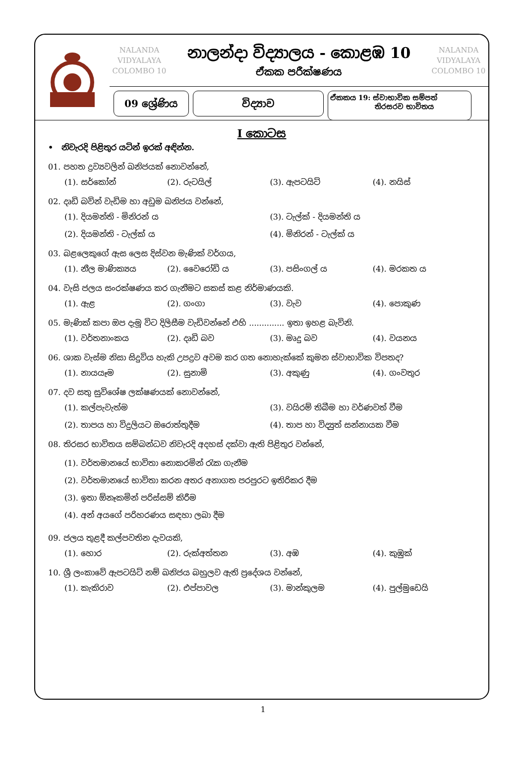NALANDA
VIDYALAYA
COLOMBO 10
නාලන්දා විද්‍යාලය - කොළඹ 10
ඒකක පරීක්ෂණය
NALANDA
VIDYALAYA
COLOMBO 10
09 ශ්‍රේණිය විද්‍යාව
ඒකකය 19: ස්වාභාවික සම්පත්
තිරසරව භාවිතය
I කොටස
• නිවැරදි පිළිතුර යටින් ඉරක් අඳින්න.
01. පහත ද්‍රව්‍යවලින් ඛනිජයක් නොවන්නේ,
(1). සර්කෝන් (2). රුටයිල් (3). ඇපටයිට් (4). නයිස්
02. දෘඩි බවින් වැඩිම හා අඩුම ඛනිජය වන්නේ,
(1). දියමන්ති - මිනිරන් ය (3). ටැල්ක් - දියමන්ති ය (2). දියමන්ති - ටැල්ක් ය (4). මිනිරන් - ටැල්ක් ය
03. බළලෙකුගේ ඇස ලෙස දිස්වන මැණික් වර්ගය,
(1). නීල මාණික්‍යය (2). වෛරෝඩි ය (3). පසිංගල් ය (4). මරකත ය
04. වැසි ජලය සංරක්ෂණය කර ගැනීමට සකස් කළ නිර්මාණයකි.
(1). ඇළ (2). ගංගා (3). වැව (4). පොකුණ
05. මැණික් කපා ඔප දැමූ විට දිලිසීම වැඩිවන්නේ එහි .............. ඉතා ඉහළ බැවිනි.
(1). වර්තනාංකය (2). දෘඩි බව (3). මෘදු බව (4). වයනය
06. ශාක වැස්ම නිසා සිදුවිය හැකි උපද්‍රව අවම කර ගත නොහැක්කේ කුමන ස්වාභාවික විපතද?
(1). නායයෑම (2). සුනාමි (3). අකුණු (4). ගංවතුර
07. දව සතු සුවිශේෂ ලක්ෂණයක් නොවන්නේ,
(1). කල්පැවැත්ම (3). වයිරම් තිබීම හා වර්ණවත් වීම (2). තාපය හා විදුලියට ඔරොත්තුදීම (4). තාප හා විද්‍යුත් සන්නායක වීම
08. තිරසර භාවිතය සම්බන්ධව නිවැරදි අදහස් දක්වා ඇති පිළිතුර වන්නේ,
(1). වර්තමානයේ භාවිතා නොකරමින් රැක ගැනීම
(2). වර්තමානයේ භාවිතා කරන අතර අනාගත පරපුරට ඉතිරිකර දීම
(3). ඉතා ඕනෑකමින් පරිස්සම් කිරීම
(4). අන් අයගේ පරිහරණය සඳහා ලබා දීම
09. ජලය තුළදී කල්පවතින දැවයකි,
(1). හොර (2). රුක්අත්තන (3). අඹ (4). කුඹුක්
10. ශ්‍රී ලංකාවේ ඇපටයිට් නම් ඛනිජය බහුලව ඇති ප්‍රදේශය වන්නේ,
(1). කැකිරාව (2). එප්පාවල (3). මාන්කුලම (4). පුල්මුඩෙයි
1